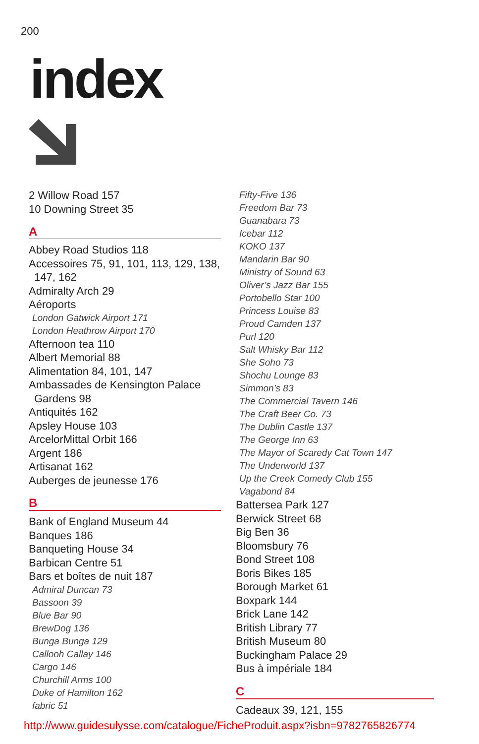200
index
2 Willow Road 157
10 Downing Street 35
A
Abbey Road Studios 118
Accessoires 75, 91, 101, 113, 129, 138,
147, 162
Admiralty Arch 29
Aéroports
London Gatwick Airport 171
London Heathrow Airport 170
Afternoon tea 110
Albert Memorial 88
Alimentation 84, 101, 147
Ambassades de Kensington Palace
Gardens 98
Antiquités 162
Apsley House 103
ArcelorMittal Orbit 166
Argent 186
Artisanat 162
Auberges de jeunesse 176
B
Bank of England Museum 44
Banques 186
Banqueting House 34
Barbican Centre 51
Bars et boîtes de nuit 187
Admiral Duncan 73
Bassoon 39
Blue Bar 90
BrewDog 136
Bunga Bunga 129
Callooh Callay 146
Cargo 146
Churchill Arms 100
Duke of Hamilton 162
fabric 51
Fifty-Five 136
Freedom Bar 73
Guanabara 73
Icebar 112
KOKO 137
Mandarin Bar 90
Ministry of Sound 63
Oliver’s Jazz Bar 155
Portobello Star 100
Princess Louise 83
Proud Camden 137
Purl 120
Salt Whisky Bar 112
She Soho 73
Shochu Lounge 83
Simmon’s 83
The Commercial Tavern 146
The Craft Beer Co. 73
The Dublin Castle 137
The George Inn 63
The Mayor of Scaredy Cat Town 147
The Underworld 137
Up the Creek Comedy Club 155
Vagabond 84
Battersea Park 127
Berwick Street 68
Big Ben 36
Bloomsbury 76
Bond Street 108
Boris Bikes 185
Borough Market 61
Boxpark 144
Brick Lane 142
British Library 77
British Museum 80
Buckingham Palace 29
Bus à impériale 184
C
Cadeaux 39, 121, 155
http://www.guidesulysse.com/catalogue/FicheProduit.aspx?isbn=9782765826774